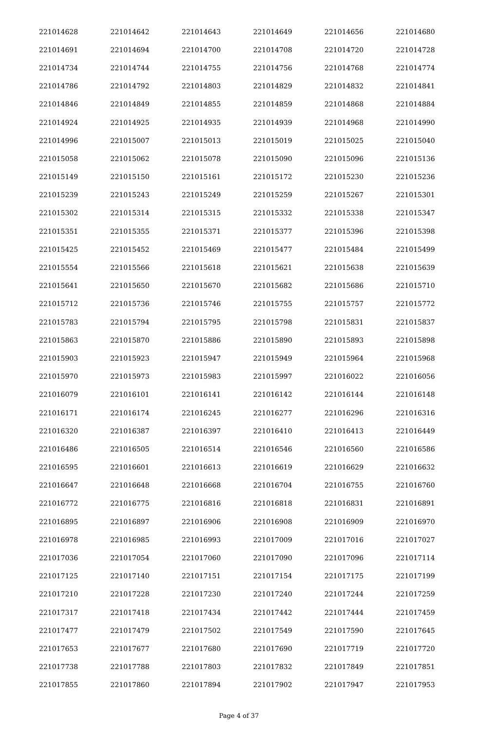| 221014628 | 221014642 | 221014643 | 221014649 | 221014656 | 221014680 |
| 221014691 | 221014694 | 221014700 | 221014708 | 221014720 | 221014728 |
| 221014734 | 221014744 | 221014755 | 221014756 | 221014768 | 221014774 |
| 221014786 | 221014792 | 221014803 | 221014829 | 221014832 | 221014841 |
| 221014846 | 221014849 | 221014855 | 221014859 | 221014868 | 221014884 |
| 221014924 | 221014925 | 221014935 | 221014939 | 221014968 | 221014990 |
| 221014996 | 221015007 | 221015013 | 221015019 | 221015025 | 221015040 |
| 221015058 | 221015062 | 221015078 | 221015090 | 221015096 | 221015136 |
| 221015149 | 221015150 | 221015161 | 221015172 | 221015230 | 221015236 |
| 221015239 | 221015243 | 221015249 | 221015259 | 221015267 | 221015301 |
| 221015302 | 221015314 | 221015315 | 221015332 | 221015338 | 221015347 |
| 221015351 | 221015355 | 221015371 | 221015377 | 221015396 | 221015398 |
| 221015425 | 221015452 | 221015469 | 221015477 | 221015484 | 221015499 |
| 221015554 | 221015566 | 221015618 | 221015621 | 221015638 | 221015639 |
| 221015641 | 221015650 | 221015670 | 221015682 | 221015686 | 221015710 |
| 221015712 | 221015736 | 221015746 | 221015755 | 221015757 | 221015772 |
| 221015783 | 221015794 | 221015795 | 221015798 | 221015831 | 221015837 |
| 221015863 | 221015870 | 221015886 | 221015890 | 221015893 | 221015898 |
| 221015903 | 221015923 | 221015947 | 221015949 | 221015964 | 221015968 |
| 221015970 | 221015973 | 221015983 | 221015997 | 221016022 | 221016056 |
| 221016079 | 221016101 | 221016141 | 221016142 | 221016144 | 221016148 |
| 221016171 | 221016174 | 221016245 | 221016277 | 221016296 | 221016316 |
| 221016320 | 221016387 | 221016397 | 221016410 | 221016413 | 221016449 |
| 221016486 | 221016505 | 221016514 | 221016546 | 221016560 | 221016586 |
| 221016595 | 221016601 | 221016613 | 221016619 | 221016629 | 221016632 |
| 221016647 | 221016648 | 221016668 | 221016704 | 221016755 | 221016760 |
| 221016772 | 221016775 | 221016816 | 221016818 | 221016831 | 221016891 |
| 221016895 | 221016897 | 221016906 | 221016908 | 221016909 | 221016970 |
| 221016978 | 221016985 | 221016993 | 221017009 | 221017016 | 221017027 |
| 221017036 | 221017054 | 221017060 | 221017090 | 221017096 | 221017114 |
| 221017125 | 221017140 | 221017151 | 221017154 | 221017175 | 221017199 |
| 221017210 | 221017228 | 221017230 | 221017240 | 221017244 | 221017259 |
| 221017317 | 221017418 | 221017434 | 221017442 | 221017444 | 221017459 |
| 221017477 | 221017479 | 221017502 | 221017549 | 221017590 | 221017645 |
| 221017653 | 221017677 | 221017680 | 221017690 | 221017719 | 221017720 |
| 221017738 | 221017788 | 221017803 | 221017832 | 221017849 | 221017851 |
| 221017855 | 221017860 | 221017894 | 221017902 | 221017947 | 221017953 |
Page 4 of 37